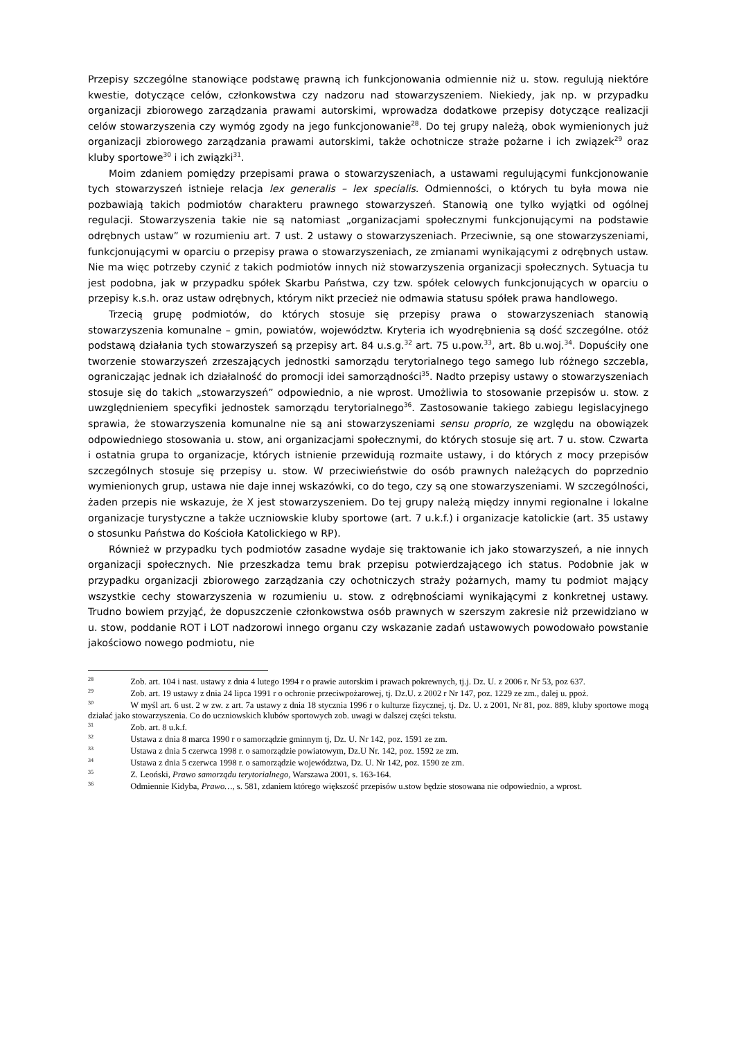Przepisy szczególne stanowiące podstawę prawną ich funkcjonowania odmiennie niż u. stow. regulują niektóre kwestie, dotyczące celów, członkowstwa czy nadzoru nad stowarzyszeniem. Niekiedy, jak np. w przypadku organizacji zbiorowego zarządzania prawami autorskimi, wprowadza dodatkowe przepisy dotyczące realizacji celów stowarzyszenia czy wymóg zgody na jego funkcjonowanie<sup>28</sup>. Do tej grupy należą, obok wymienionych już organizacji zbiorowego zarządzania prawami autorskimi, także ochotnicze straże pożarne i ich związek<sup>29</sup> oraz kluby sportowe<sup>30</sup> i ich związki<sup>31</sup>.
Moim zdaniem pomiędzy przepisami prawa o stowarzyszeniach, a ustawami regulującymi funkcjonowanie tych stowarzyszeń istnieje relacja lex generalis – lex specialis. Odmienności, o których tu była mowa nie pozbawiają takich podmiotów charakteru prawnego stowarzyszeń. Stanowią one tylko wyjątki od ogólnej regulacji. Stowarzyszenia takie nie są natomiast „organizacjami społecznymi funkcjonującymi na podstawie odrębnych ustaw” w rozumieniu art. 7 ust. 2 ustawy o stowarzyszeniach. Przeciwnie, są one stowarzyszeniami, funkcjonującymi w oparciu o przepisy prawa o stowarzyszeniach, ze zmianami wynikającymi z odrębnych ustaw. Nie ma więc potrzeby czynić z takich podmiotów innych niż stowarzyszenia organizacji społecznych. Sytuacja tu jest podobna, jak w przypadku spółek Skarbu Państwa, czy tzw. spółek celowych funkcjonujących w oparciu o przepisy k.s.h. oraz ustaw odrębnych, którym nikt przecież nie odmawia statusu spółek prawa handlowego.
Trzecią grupę podmiotów, do których stosuje się przepisy prawa o stowarzyszeniach stanowią stowarzyszenia komunalne – gmin, powiatów, województw. Kryteria ich wyodrębnienia są dość szczególne. otóż podstawą działania tych stowarzyszeń są przepisy art. 84 u.s.g.<sup>32</sup> art. 75 u.pow.<sup>33</sup>, art. 8b u.woj.<sup>34</sup>. Dopuściły one tworzenie stowarzyszeń zrzeszających jednostki samorządu terytorialnego tego samego lub różnego szczebla, ograniczając jednak ich działalność do promocji idei samorządności<sup>35</sup>. Nadto przepisy ustawy o stowarzyszeniach stosuje się do takich „stowarzyszeń” odpowiednio, a nie wprost. Umożliwia to stosowanie przepisów u. stow. z uwzględnieniem specyfiki jednostek samorządu terytorialnego<sup>36</sup>. Zastosowanie takiego zabiegu legislacyjnego sprawia, że stowarzyszenia komunalne nie są ani stowarzyszeniami sensu proprio, ze względu na obowiązek odpowiedniego stosowania u. stow, ani organizacjami społecznymi, do których stosuje się art. 7 u. stow. Czwarta i ostatnia grupa to organizacje, których istnienie przewidują rozmaite ustawy, i do których z mocy przepisów szczególnych stosuje się przepisy u. stow. W przeciwieństwie do osób prawnych należących do poprzednio wymienionych grup, ustawa nie daje innej wskazówki, co do tego, czy są one stowarzyszeniami. W szczególności, żaden przepis nie wskazuje, że X jest stowarzyszeniem. Do tej grupy należą między innymi regionalne i lokalne organizacje turystyczne a także uczniowskie kluby sportowe (art. 7 u.k.f.) i organizacje katolickie (art. 35 ustawy o stosunku Państwa do Kościoła Katolickiego w RP).
Również w przypadku tych podmiotów zasadne wydaje się traktowanie ich jako stowarzyszeń, a nie innych organizacji społecznych. Nie przeszkadza temu brak przepisu potwierdzającego ich status. Podobnie jak w przypadku organizacji zbiorowego zarządzania czy ochotniczych straży pożarnych, mamy tu podmiot mający wszystkie cechy stowarzyszenia w rozumieniu u. stow. z odrębnościami wynikającymi z konkretnej ustawy. Trudno bowiem przyjąć, że dopuszczenie członkowstwa osób prawnych w szerszym zakresie niż przewidziano w u. stow, poddanie ROT i LOT nadzorowi innego organu czy wskazanie zadań ustawowych powodowało powstanie jakościowo nowego podmiotu, nie
<sup>28</sup> Zob. art. 104 i nast. ustawy z dnia 4 lutego 1994 r o prawie autorskim i prawach pokrewnych, tj.j. Dz. U. z 2006 r. Nr 53, poz 637.
<sup>29</sup> Zob. art. 19 ustawy z dnia 24 lipca 1991 r o ochronie przeciwpożarowej, tj. Dz.U. z 2002 r Nr 147, poz. 1229 ze zm., dalej u. ppoż.
<sup>30</sup> W myśl art. 6 ust. 2 w zw. z art. 7a ustawy z dnia 18 stycznia 1996 r o kulturze fizycznej, tj. Dz. U. z 2001, Nr 81, poz. 889, kluby sportowe mogą działać jako stowarzyszenia. Co do uczniowskich klubów sportowych zob. uwagi w dalszej części tekstu.
<sup>31</sup> Zob. art. 8 u.k.f.
<sup>32</sup> Ustawa z dnia 8 marca 1990 r o samorządzie gminnym tj, Dz. U. Nr 142, poz. 1591 ze zm.
<sup>33</sup> Ustawa z dnia 5 czerwca 1998 r. o samorządzie powiatowym, Dz.U Nr. 142, poz. 1592 ze zm.
<sup>34</sup> Ustawa z dnia 5 czerwca 1998 r. o samorządzie województwa, Dz. U. Nr 142, poz. 1590 ze zm.
<sup>35</sup> Z. Leoński, Prawo samorządu terytorialnego, Warszawa 2001, s. 163-164.
<sup>36</sup> Odmiennie Kidyba, Prawo…, s. 581, zdaniem którego większość przepisów u.stow będzie stosowana nie odpowiednio, a wprost.